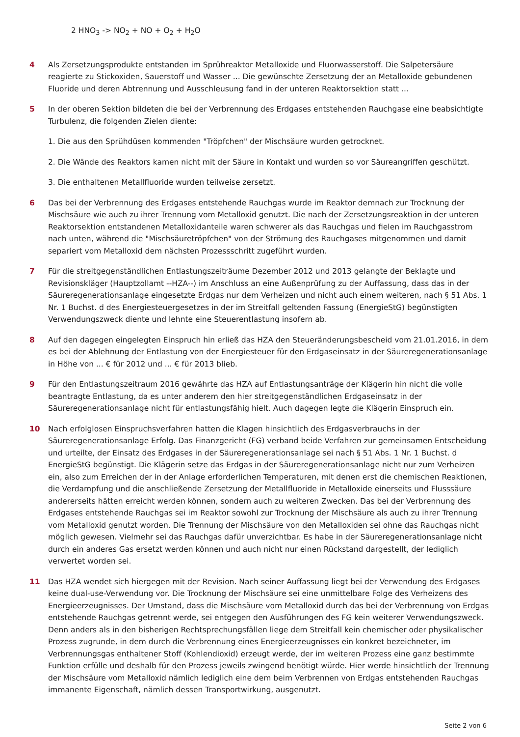2 HNO<sub>3</sub> -> NO<sub>2</sub> + NO + O<sub>2</sub> + H<sub>2</sub>O
4 Als Zersetzungsprodukte entstanden im Sprühreaktor Metalloxide und Fluorwasserstoff. Die Salpetersäure reagierte zu Stickoxiden, Sauerstoff und Wasser ... Die gewünschte Zersetzung der an Metalloxide gebundenen Fluoride und deren Abtrennung und Ausschleusung fand in der unteren Reaktorsektion statt ...
5 In der oberen Sektion bildeten die bei der Verbrennung des Erdgases entstehenden Rauchgase eine beabsichtigte Turbulenz, die folgenden Zielen diente:
1. Die aus den Sprühdüsen kommenden "Tröpfchen" der Mischsäure wurden getrocknet.
2. Die Wände des Reaktors kamen nicht mit der Säure in Kontakt und wurden so vor Säureangriffen geschützt.
3. Die enthaltenen Metallfluoride wurden teilweise zersetzt.
6 Das bei der Verbrennung des Erdgases entstehende Rauchgas wurde im Reaktor demnach zur Trocknung der Mischsäure wie auch zu ihrer Trennung vom Metalloxid genutzt. Die nach der Zersetzungsreaktion in der unteren Reaktorsektion entstandenen Metalloxidanteile waren schwerer als das Rauchgas und fielen im Rauchgasstrom nach unten, während die "Mischsäuretröpfchen" von der Strömung des Rauchgases mitgenommen und damit separiert vom Metalloxid dem nächsten Prozessschritt zugeführt wurden.
7 Für die streitgegenständlichen Entlastungszeiträume Dezember 2012 und 2013 gelangte der Beklagte und Revisionskläger (Hauptzollamt --HZA--) im Anschluss an eine Außenprüfung zu der Auffassung, dass das in der Säureregenerationsanlage eingesetzte Erdgas nur dem Verheizen und nicht auch einem weiteren, nach § 51 Abs. 1 Nr. 1 Buchst. d des Energiesteuergesetzes in der im Streitfall geltenden Fassung (EnergieStG) begünstigten Verwendungszweck diente und lehnte eine Steuerentlastung insofern ab.
8 Auf den dagegen eingelegten Einspruch hin erließ das HZA den Steueränderungsbescheid vom 21.01.2016, in dem es bei der Ablehnung der Entlastung von der Energiesteuer für den Erdgaseinsatz in der Säureregenerationsanlage in Höhe von ... € für 2012 und ... € für 2013 blieb.
9 Für den Entlastungszeitraum 2016 gewährte das HZA auf Entlastungsanträge der Klägerin hin nicht die volle beantragte Entlastung, da es unter anderem den hier streitgegenständlichen Erdgaseinsatz in der Säureregenerationsanlage nicht für entlastungsfähig hielt. Auch dagegen legte die Klägerin Einspruch ein.
10 Nach erfolglosen Einspruchsverfahren hatten die Klagen hinsichtlich des Erdgasverbrauchs in der Säureregenerationsanlage Erfolg. Das Finanzgericht (FG) verband beide Verfahren zur gemeinsamen Entscheidung und urteilte, der Einsatz des Erdgases in der Säureregenerationsanlage sei nach § 51 Abs. 1 Nr. 1 Buchst. d EnergieStG begünstigt. Die Klägerin setze das Erdgas in der Säureregenerationsanlage nicht nur zum Verheizen ein, also zum Erreichen der in der Anlage erforderlichen Temperaturen, mit denen erst die chemischen Reaktionen, die Verdampfung und die anschließende Zersetzung der Metallfluoride in Metalloxide einerseits und Flusssäure andererseits hätten erreicht werden können, sondern auch zu weiteren Zwecken. Das bei der Verbrennung des Erdgases entstehende Rauchgas sei im Reaktor sowohl zur Trocknung der Mischsäure als auch zu ihrer Trennung vom Metalloxid genutzt worden. Die Trennung der Mischsäure von den Metalloxiden sei ohne das Rauchgas nicht möglich gewesen. Vielmehr sei das Rauchgas dafür unverzichtbar. Es habe in der Säureregenerationsanlage nicht durch ein anderes Gas ersetzt werden können und auch nicht nur einen Rückstand dargestellt, der lediglich verwertet worden sei.
11 Das HZA wendet sich hiergegen mit der Revision. Nach seiner Auffassung liegt bei der Verwendung des Erdgases keine dual-use-Verwendung vor. Die Trocknung der Mischsäure sei eine unmittelbare Folge des Verheizens des Energieerzeugnisses. Der Umstand, dass die Mischsäure vom Metalloxid durch das bei der Verbrennung von Erdgas entstehende Rauchgas getrennt werde, sei entgegen den Ausführungen des FG kein weiterer Verwendungszweck. Denn anders als in den bisherigen Rechtsprechungsfällen liege dem Streitfall kein chemischer oder physikalischer Prozess zugrunde, in dem durch die Verbrennung eines Energieerzeugnisses ein konkret bezeichneter, im Verbrennungsgas enthaltener Stoff (Kohlendioxid) erzeugt werde, der im weiteren Prozess eine ganz bestimmte Funktion erfülle und deshalb für den Prozess jeweils zwingend benötigt würde. Hier werde hinsichtlich der Trennung der Mischsäure vom Metalloxid nämlich lediglich eine dem beim Verbrennen von Erdgas entstehenden Rauchgas immanente Eigenschaft, nämlich dessen Transportwirkung, ausgenutzt.
Seite 2 von 6